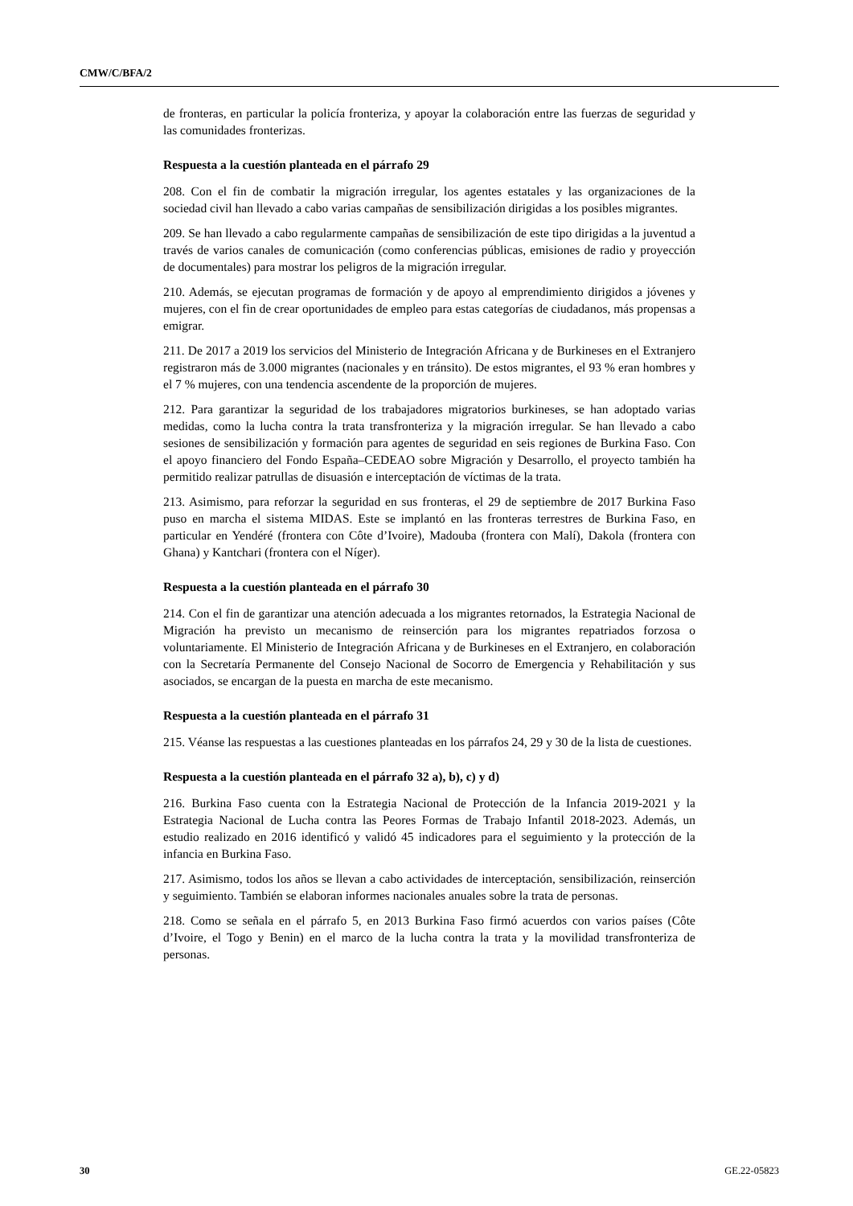CMW/C/BFA/2
de fronteras, en particular la policía fronteriza, y apoyar la colaboración entre las fuerzas de seguridad y las comunidades fronterizas.
Respuesta a la cuestión planteada en el párrafo 29
208. Con el fin de combatir la migración irregular, los agentes estatales y las organizaciones de la sociedad civil han llevado a cabo varias campañas de sensibilización dirigidas a los posibles migrantes.
209. Se han llevado a cabo regularmente campañas de sensibilización de este tipo dirigidas a la juventud a través de varios canales de comunicación (como conferencias públicas, emisiones de radio y proyección de documentales) para mostrar los peligros de la migración irregular.
210. Además, se ejecutan programas de formación y de apoyo al emprendimiento dirigidos a jóvenes y mujeres, con el fin de crear oportunidades de empleo para estas categorías de ciudadanos, más propensas a emigrar.
211. De 2017 a 2019 los servicios del Ministerio de Integración Africana y de Burkineses en el Extranjero registraron más de 3.000 migrantes (nacionales y en tránsito). De estos migrantes, el 93 % eran hombres y el 7 % mujeres, con una tendencia ascendente de la proporción de mujeres.
212. Para garantizar la seguridad de los trabajadores migratorios burkineses, se han adoptado varias medidas, como la lucha contra la trata transfronteriza y la migración irregular. Se han llevado a cabo sesiones de sensibilización y formación para agentes de seguridad en seis regiones de Burkina Faso. Con el apoyo financiero del Fondo España–CEDEAO sobre Migración y Desarrollo, el proyecto también ha permitido realizar patrullas de disuasión e interceptación de víctimas de la trata.
213. Asimismo, para reforzar la seguridad en sus fronteras, el 29 de septiembre de 2017 Burkina Faso puso en marcha el sistema MIDAS. Este se implantó en las fronteras terrestres de Burkina Faso, en particular en Yendéré (frontera con Côte d’Ivoire), Madouba (frontera con Malí), Dakola (frontera con Ghana) y Kantchari (frontera con el Níger).
Respuesta a la cuestión planteada en el párrafo 30
214. Con el fin de garantizar una atención adecuada a los migrantes retornados, la Estrategia Nacional de Migración ha previsto un mecanismo de reinserción para los migrantes repatriados forzosa o voluntariamente. El Ministerio de Integración Africana y de Burkineses en el Extranjero, en colaboración con la Secretaría Permanente del Consejo Nacional de Socorro de Emergencia y Rehabilitación y sus asociados, se encargan de la puesta en marcha de este mecanismo.
Respuesta a la cuestión planteada en el párrafo 31
215. Véanse las respuestas a las cuestiones planteadas en los párrafos 24, 29 y 30 de la lista de cuestiones.
Respuesta a la cuestión planteada en el párrafo 32 a), b), c) y d)
216. Burkina Faso cuenta con la Estrategia Nacional de Protección de la Infancia 2019-2021 y la Estrategia Nacional de Lucha contra las Peores Formas de Trabajo Infantil 2018-2023. Además, un estudio realizado en 2016 identificó y validó 45 indicadores para el seguimiento y la protección de la infancia en Burkina Faso.
217. Asimismo, todos los años se llevan a cabo actividades de interceptación, sensibilización, reinserción y seguimiento. También se elaboran informes nacionales anuales sobre la trata de personas.
218. Como se señala en el párrafo 5, en 2013 Burkina Faso firmó acuerdos con varios países (Côte d’Ivoire, el Togo y Benin) en el marco de la lucha contra la trata y la movilidad transfronteriza de personas.
30 GE.22-05823